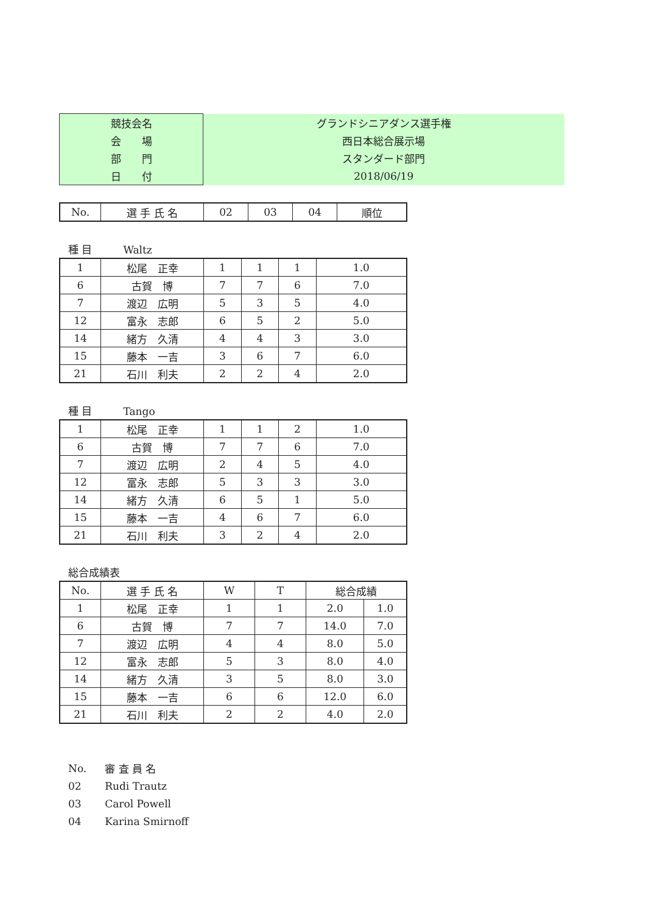| 競技会名 | グランドシニアダンス選手権 |
| 会 場 | 西日本総合展示場 |
| 部 門 | スタンダード部門 |
| 日 付 | 2018/06/19 |
| No. | 選 手 氏 名 | 02 | 03 | 04 | 順位 |
| --- | --- | --- | --- | --- | --- |
種 目　　　Waltz
| 1 | 松尾 正幸 | 1 | 1 | 1 | 1.0 |
| 6 | 古賀 博 | 7 | 7 | 6 | 7.0 |
| 7 | 渡辺 広明 | 5 | 3 | 5 | 4.0 |
| 12 | 富永 志郎 | 6 | 5 | 2 | 5.0 |
| 14 | 緒方 久清 | 4 | 4 | 3 | 3.0 |
| 15 | 藤本 一吉 | 3 | 6 | 7 | 6.0 |
| 21 | 石川 利夫 | 2 | 2 | 4 | 2.0 |
種 目　　　Tango
| 1 | 松尾 正幸 | 1 | 1 | 2 | 1.0 |
| 6 | 古賀 博 | 7 | 7 | 6 | 7.0 |
| 7 | 渡辺 広明 | 2 | 4 | 5 | 4.0 |
| 12 | 富永 志郎 | 5 | 3 | 3 | 3.0 |
| 14 | 緒方 久清 | 6 | 5 | 1 | 5.0 |
| 15 | 藤本 一吉 | 4 | 6 | 7 | 6.0 |
| 21 | 石川 利夫 | 3 | 2 | 4 | 2.0 |
総合成績表
| No. | 選 手 氏 名 | W | T | 総合成績 | |
| --- | --- | --- | --- | --- | --- |
| 1 | 松尾 正幸 | 1 | 1 | 2.0 | 1.0 |
| 6 | 古賀 博 | 7 | 7 | 14.0 | 7.0 |
| 7 | 渡辺 広明 | 4 | 4 | 8.0 | 5.0 |
| 12 | 富永 志郎 | 5 | 3 | 8.0 | 4.0 |
| 14 | 緒方 久清 | 3 | 5 | 8.0 | 3.0 |
| 15 | 藤本 一吉 | 6 | 6 | 12.0 | 6.0 |
| 21 | 石川 利夫 | 2 | 2 | 4.0 | 2.0 |
| No. | 審 査 員 名 |
| 02 | Rudi Trautz |
| 03 | Carol Powell |
| 04 | Karina Smirnoff |